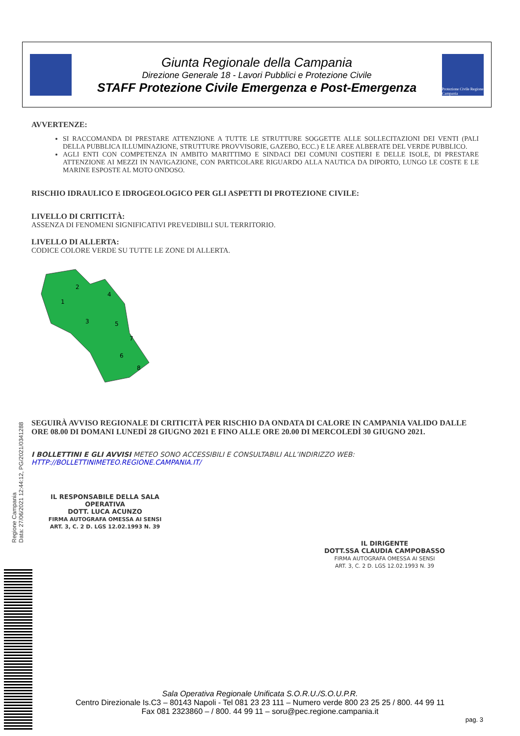Giunta Regionale della Campania
Direzione Generale 18 - Lavori Pubblici e Protezione Civile
STAFF Protezione Civile Emergenza e Post-Emergenza
Protezione Civile Regione Campania
AVVERTENZE:
SI RACCOMANDA DI PRESTARE ATTENZIONE A TUTTE LE STRUTTURE SOGGETTE ALLE SOLLECITAZIONI DEI VENTI (PALI DELLA PUBBLICA ILLUMINAZIONE, STRUTTURE PROVVISORIE, GAZEBO, ECC.) E LE AREE ALBERATE DEL VERDE PUBBLICO.
AGLI ENTI CON COMPETENZA IN AMBITO MARITTIMO E SINDACI DEI COMUNI COSTIERI E DELLE ISOLE, DI PRESTARE ATTENZIONE AI MEZZI IN NAVIGAZIONE, CON PARTICOLARE RIGUARDO ALLA NAUTICA DA DIPORTO, LUNGO LE COSTE E LE MARINE ESPOSTE AL MOTO ONDOSO.
RISCHIO IDRAULICO E IDROGEOLOGICO PER GLI ASPETTI DI PROTEZIONE CIVILE:
LIVELLO DI CRITICITÀ:
ASSENZA DI FENOMENI SIGNIFICATIVI PREVEDIBILI SUL TERRITORIO.
LIVELLO DI ALLERTA:
CODICE COLORE VERDE SU TUTTE LE ZONE DI ALLERTA.
1
2
3
4
5
6
7
8
SEGUIRÀ AVVISO REGIONALE DI CRITICITÀ PER RISCHIO DA ONDATA DI CALORE IN CAMPANIA VALIDO DALLE ORE 08.00 DI DOMANI LUNEDÌ 28 GIUGNO 2021 E FINO ALLE ORE 20.00 DI MERCOLEDÌ 30 GIUGNO 2021.
I BOLLETTINI E GLI AVVISI METEO SONO ACCESSIBILI E CONSULTABILI ALL’INDIRIZZO WEB:
HTTP://BOLLETTINIMETEO.REGIONE.CAMPANIA.IT/
IL RESPONSABILE DELLA SALA OPERATIVA
DOTT. LUCA ACUNZO
FIRMA AUTOGRAFA OMESSA AI SENSI
ART. 3, C. 2 D. LGS 12.02.1993 N. 39
IL DIRIGENTE
DOTT.SSA CLAUDIA CAMPOBASSO
FIRMA AUTOGRAFA OMESSA AI SENSI
ART. 3, C. 2 D. LGS 12.02.1993 N. 39
Regione Campania
Data: 27/06/2021 12:44:12, PG/2021/0341288
Sala Operativa Regionale Unificata S.O.R.U./S.O.U.P.R.
Centro Direzionale Is.C3 – 80143 Napoli - Tel 081 23 23 111 – Numero verde 800 23 25 25 / 800. 44 99 11
Fax 081 2323860 – / 800. 44 99 11 – soru@pec.regione.campania.it
pag. 3